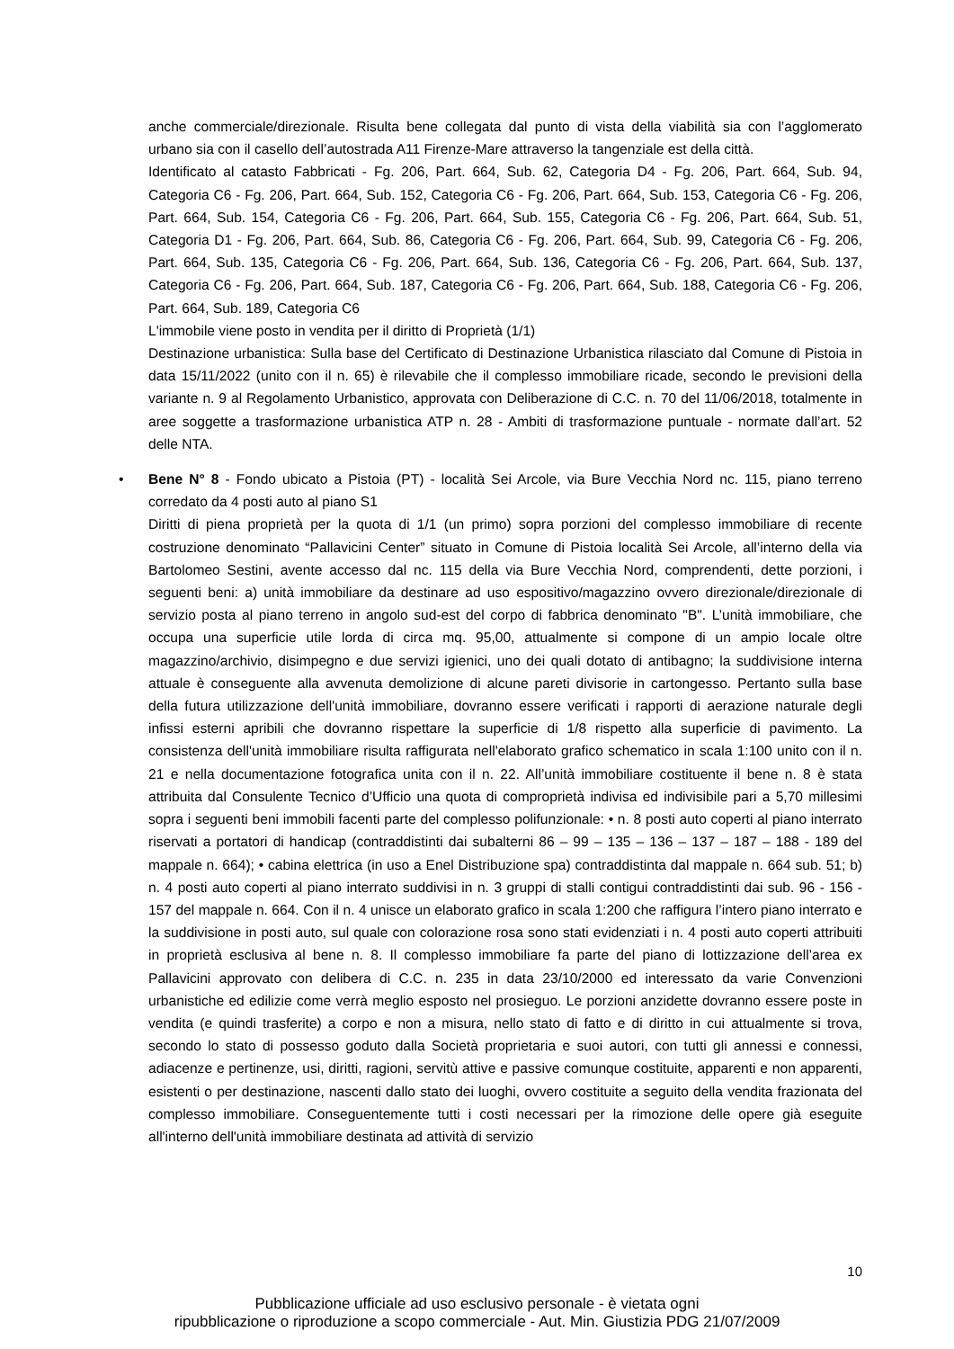anche commerciale/direzionale. Risulta bene collegata dal punto di vista della viabilità sia con l’agglomerato urbano sia con il casello dell’autostrada A11 Firenze-Mare attraverso la tangenziale est della città.
Identificato al catasto Fabbricati - Fg. 206, Part. 664, Sub. 62, Categoria D4 - Fg. 206, Part. 664, Sub. 94, Categoria C6 - Fg. 206, Part. 664, Sub. 152, Categoria C6 - Fg. 206, Part. 664, Sub. 153, Categoria C6 - Fg. 206, Part. 664, Sub. 154, Categoria C6 - Fg. 206, Part. 664, Sub. 155, Categoria C6 - Fg. 206, Part. 664, Sub. 51, Categoria D1 - Fg. 206, Part. 664, Sub. 86, Categoria C6 - Fg. 206, Part. 664, Sub. 99, Categoria C6 - Fg. 206, Part. 664, Sub. 135, Categoria C6 - Fg. 206, Part. 664, Sub. 136, Categoria C6 - Fg. 206, Part. 664, Sub. 137, Categoria C6 - Fg. 206, Part. 664, Sub. 187, Categoria C6 - Fg. 206, Part. 664, Sub. 188, Categoria C6 - Fg. 206, Part. 664, Sub. 189, Categoria C6
L'immobile viene posto in vendita per il diritto di Proprietà (1/1)
Destinazione urbanistica: Sulla base del Certificato di Destinazione Urbanistica rilasciato dal Comune di Pistoia in data 15/11/2022 (unito con il n. 65) è rilevabile che il complesso immobiliare ricade, secondo le previsioni della variante n. 9 al Regolamento Urbanistico, approvata con Deliberazione di C.C. n. 70 del 11/06/2018, totalmente in aree soggette a trasformazione urbanistica ATP n. 28 - Ambiti di trasformazione puntuale - normate dall’art. 52 delle NTA.
•
Bene N° 8 - Fondo ubicato a Pistoia (PT) - località Sei Arcole, via Bure Vecchia Nord nc. 115, piano terreno corredato da 4 posti auto al piano S1
Diritti di piena proprietà per la quota di 1/1 (un primo) sopra porzioni del complesso immobiliare di recente costruzione denominato “Pallavicini Center” situato in Comune di Pistoia località Sei Arcole, all’interno della via Bartolomeo Sestini, avente accesso dal nc. 115 della via Bure Vecchia Nord, comprendenti, dette porzioni, i seguenti beni: a) unità immobiliare da destinare ad uso espositivo/magazzino ovvero direzionale/direzionale di servizio posta al piano terreno in angolo sud-est del corpo di fabbrica denominato "B". L’unità immobiliare, che occupa una superficie utile lorda di circa mq. 95,00, attualmente si compone di un ampio locale oltre magazzino/archivio, disimpegno e due servizi igienici, uno dei quali dotato di antibagno; la suddivisione interna attuale è conseguente alla avvenuta demolizione di alcune pareti divisorie in cartongesso. Pertanto sulla base della futura utilizzazione dell'unità immobiliare, dovranno essere verificati i rapporti di aerazione naturale degli infissi esterni apribili che dovranno rispettare la superficie di 1/8 rispetto alla superficie di pavimento. La consistenza dell'unità immobiliare risulta raffigurata nell'elaborato grafico schematico in scala 1:100 unito con il n. 21 e nella documentazione fotografica unita con il n. 22. All’unità immobiliare costituente il bene n. 8 è stata attribuita dal Consulente Tecnico d’Ufficio una quota di comproprietà indivisa ed indivisibile pari a 5,70 millesimi sopra i seguenti beni immobili facenti parte del complesso polifunzionale: • n. 8 posti auto coperti al piano interrato riservati a portatori di handicap (contraddistinti dai subalterni 86 – 99 – 135 – 136 – 137 – 187 – 188 - 189 del mappale n. 664); • cabina elettrica (in uso a Enel Distribuzione spa) contraddistinta dal mappale n. 664 sub. 51; b) n. 4 posti auto coperti al piano interrato suddivisi in n. 3 gruppi di stalli contigui contraddistinti dai sub. 96 - 156 - 157 del mappale n. 664. Con il n. 4 unisce un elaborato grafico in scala 1:200 che raffigura l’intero piano interrato e la suddivisione in posti auto, sul quale con colorazione rosa sono stati evidenziati i n. 4 posti auto coperti attribuiti in proprietà esclusiva al bene n. 8. Il complesso immobiliare fa parte del piano di lottizzazione dell’area ex Pallavicini approvato con delibera di C.C. n. 235 in data 23/10/2000 ed interessato da varie Convenzioni urbanistiche ed edilizie come verrà meglio esposto nel prosieguo. Le porzioni anzidette dovranno essere poste in vendita (e quindi trasferite) a corpo e non a misura, nello stato di fatto e di diritto in cui attualmente si trova, secondo lo stato di possesso goduto dalla Società proprietaria e suoi autori, con tutti gli annessi e connessi, adiacenze e pertinenze, usi, diritti, ragioni, servitù attive e passive comunque costituite, apparenti e non apparenti, esistenti o per destinazione, nascenti dallo stato dei luoghi, ovvero costituite a seguito della vendita frazionata del complesso immobiliare. Conseguentemente tutti i costi necessari per la rimozione delle opere già eseguite all'interno dell'unità immobiliare destinata ad attività di servizio
10
Pubblicazione ufficiale ad uso esclusivo personale - è vietata ogni
ripubblicazione o riproduzione a scopo commerciale - Aut. Min. Giustizia PDG 21/07/2009